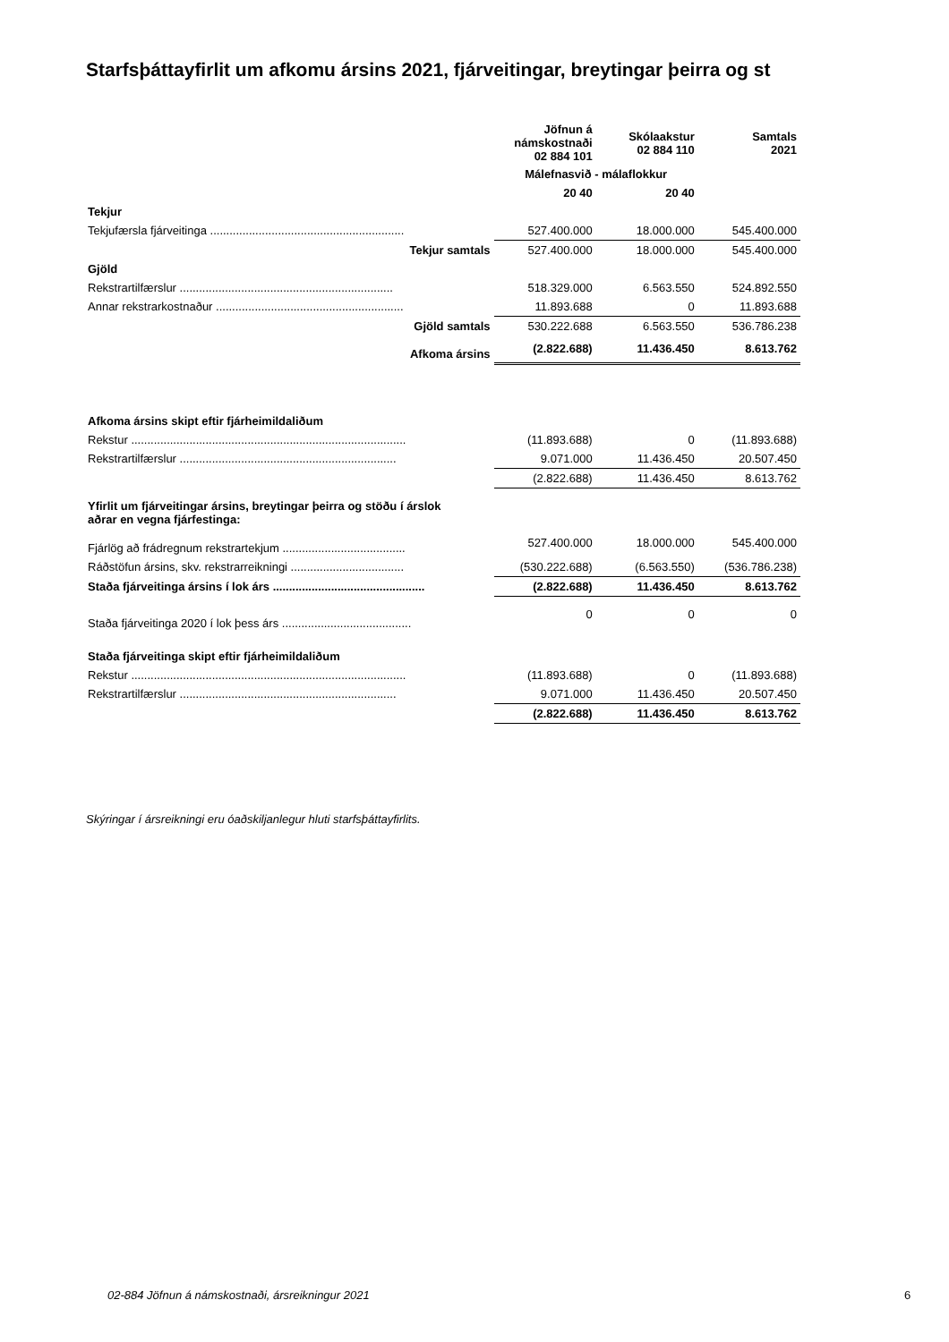Starfsþáttayfirlit um afkomu ársins 2021, fjárveitingar, breytingar þeirra og st
| | Jöfnun á námskostnaði 02 884 101 | Skólaakstur 02 884 110 | Samtals 2021 |
| --- | --- | --- | --- |
| | Málefnasvið - málaflokkur | | |
| | 20 40 | 20 40 | |
| Tekjur | | | |
| Tekjufærsla fjárveitinga ............................................................ | 527.400.000 | 18.000.000 | 545.400.000 |
| Tekjur samtals | 527.400.000 | 18.000.000 | 545.400.000 |
| Gjöld | | | |
| Rekstrartilfærslur .................................................................. | 518.329.000 | 6.563.550 | 524.892.550 |
| Annar rekstrarkostnaður .......................................................... | 11.893.688 | 0 | 11.893.688 |
| Gjöld samtals | 530.222.688 | 6.563.550 | 536.786.238 |
| Afkoma ársins | (2.822.688) | 11.436.450 | 8.613.762 |
| Afkoma ársins skipt eftir fjárheimildaliðum | | | |
| Rekstur ..................................................................................... | (11.893.688) | 0 | (11.893.688) |
| Rekstrartilfærslur ................................................................... | 9.071.000 | 11.436.450 | 20.507.450 |
| | (2.822.688) | 11.436.450 | 8.613.762 |
| Yfirlit um fjárveitingar ársins, breytingar þeirra og stöðu í árslok aðrar en vegna fjárfestinga: | | | |
| Fjárlög að frádregnum rekstrartekjum ...................................... | 527.400.000 | 18.000.000 | 545.400.000 |
| Ráðstöfun ársins, skv. rekstrarreikningi ................................... | (530.222.688) | (6.563.550) | (536.786.238) |
| Staða fjárveitinga ársins í lok árs ............................................... | (2.822.688) | 11.436.450 | 8.613.762 |
| Staða fjárveitinga 2020 í lok þess árs ........................................ | 0 | 0 | 0 |
| Staða fjárveitinga skipt eftir fjárheimildaliðum | | | |
| Rekstur ..................................................................................... | (11.893.688) | 0 | (11.893.688) |
| Rekstrartilfærslur ................................................................... | 9.071.000 | 11.436.450 | 20.507.450 |
| | (2.822.688) | 11.436.450 | 8.613.762 |
Skýringar í ársreikningi eru óaðskiljanlegur hluti starfsþáttayfirlits.
02-884 Jöfnun á námskostnaði, ársreikningur 2021
6